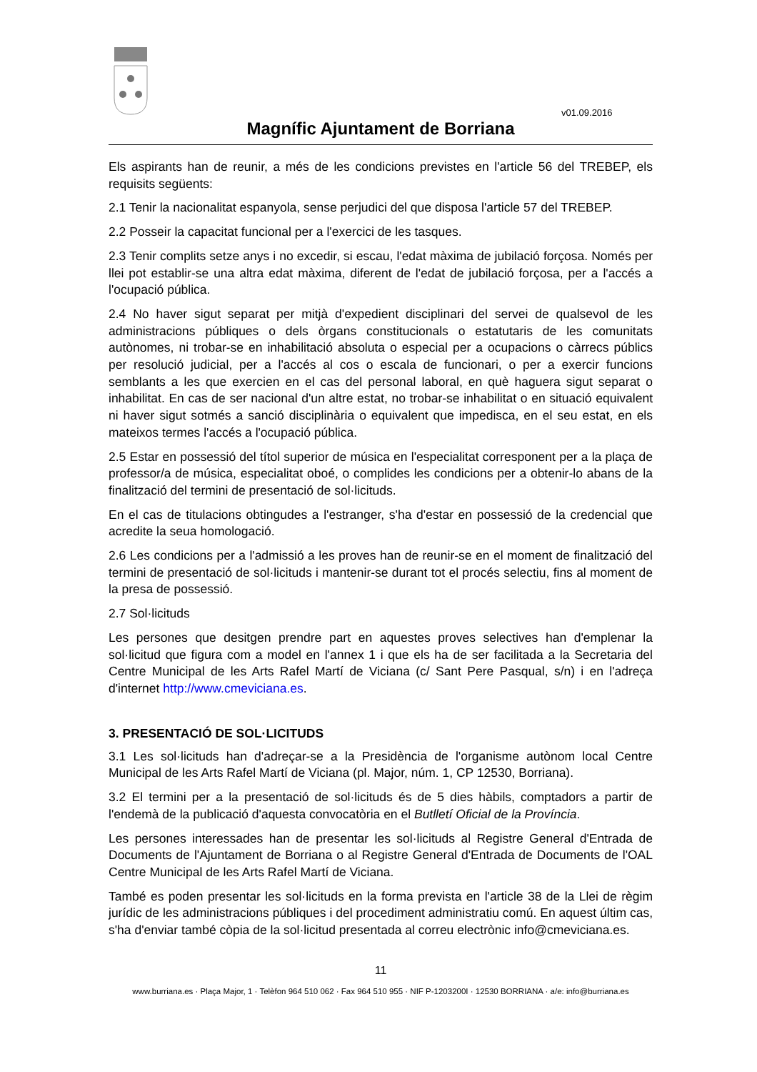v01.09.2016
Magnífic Ajuntament de Borriana
Els aspirants han de reunir, a més de les condicions previstes en l'article 56 del TREBEP, els requisits següents:
2.1 Tenir la nacionalitat espanyola, sense perjudici del que disposa l'article 57 del TREBEP.
2.2 Posseir la capacitat funcional per a l'exercici de les tasques.
2.3 Tenir complits setze anys i no excedir, si escau, l'edat màxima de jubilació forçosa. Només per llei pot establir-se una altra edat màxima, diferent de l'edat de jubilació forçosa, per a l'accés a l'ocupació pública.
2.4 No haver sigut separat per mitjà d'expedient disciplinari del servei de qualsevol de les administracions públiques o dels òrgans constitucionals o estatutaris de les comunitats autònomes, ni trobar-se en inhabilitació absoluta o especial per a ocupacions o càrrecs públics per resolució judicial, per a l'accés al cos o escala de funcionari, o per a exercir funcions semblants a les que exercien en el cas del personal laboral, en què haguera sigut separat o inhabilitat. En cas de ser nacional d'un altre estat, no trobar-se inhabilitat o en situació equivalent ni haver sigut sotmés a sanció disciplinària o equivalent que impedisca, en el seu estat, en els mateixos termes l'accés a l'ocupació pública.
2.5 Estar en possessió del títol superior de música en l'especialitat corresponent per a la plaça de professor/a de música, especialitat oboé, o complides les condicions per a obtenir-lo abans de la finalització del termini de presentació de sol·licituds.
En el cas de titulacions obtingudes a l'estranger, s'ha d'estar en possessió de la credencial que acredite la seua homologació.
2.6 Les condicions per a l'admissió a les proves han de reunir-se en el moment de finalització del termini de presentació de sol·licituds i mantenir-se durant tot el procés selectiu, fins al moment de la presa de possessió.
2.7 Sol·licituds
Les persones que desitgen prendre part en aquestes proves selectives han d'emplenar la sol·licitud que figura com a model en l'annex 1 i que els ha de ser facilitada a la Secretaria del Centre Municipal de les Arts Rafel Martí de Viciana (c/ Sant Pere Pasqual, s/n) i en l'adreça d'internet http://www.cmeviciana.es.
3. PRESENTACIÓ DE SOL·LICITUDS
3.1 Les sol·licituds han d'adreçar-se a la Presidència de l'organisme autònom local Centre Municipal de les Arts Rafel Martí de Viciana (pl. Major, núm. 1, CP 12530, Borriana).
3.2 El termini per a la presentació de sol·licituds és de 5 dies hàbils, comptadors a partir de l'endemà de la publicació d'aquesta convocatòria en el Butlletí Oficial de la Província.
Les persones interessades han de presentar les sol·licituds al Registre General d'Entrada de Documents de l'Ajuntament de Borriana o al Registre General d'Entrada de Documents de l'OAL Centre Municipal de les Arts Rafel Martí de Viciana.
També es poden presentar les sol·licituds en la forma prevista en l'article 38 de la Llei de règim jurídic de les administracions públiques i del procediment administratiu comú. En aquest últim cas, s'ha d'enviar també còpia de la sol·licitud presentada al correu electrònic info@cmeviciana.es.
11
www.burriana.es · Plaça Major, 1 · Telèfon 964 510 062 · Fax 964 510 955 · NIF P-1203200I · 12530 BORRIANA · a/e: info@burriana.es